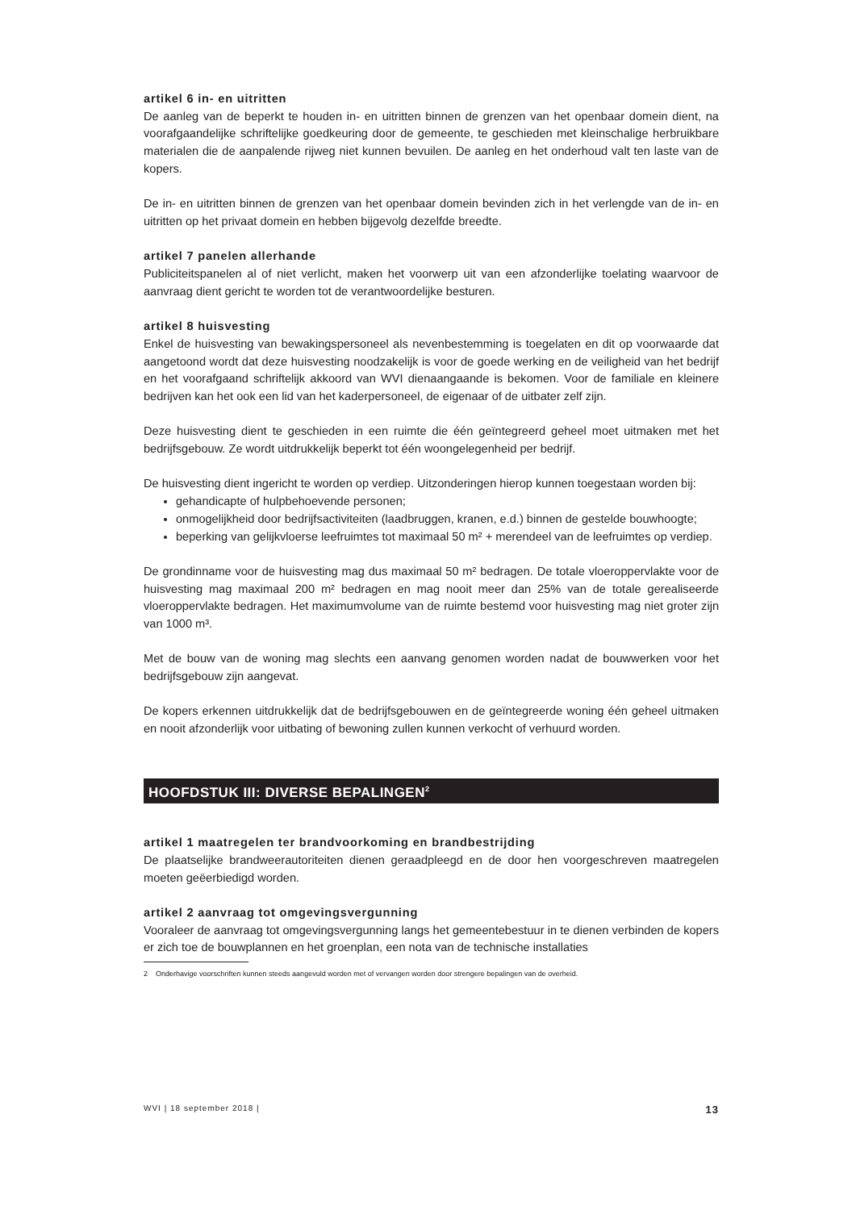artikel 6 in- en uitritten
De aanleg van de beperkt te houden in- en uitritten binnen de grenzen van het openbaar domein dient, na voorafgaandelijke schriftelijke goedkeuring door de gemeente, te geschieden met klein­schalige herbruikbare materialen die de aanpalende rijweg niet kunnen bevuilen. De aanleg en het onderhoud valt ten laste van de kopers.
De in- en uitritten binnen de grenzen van het openbaar domein bevinden zich in het verlengde van de in- en uitritten op het privaat domein en hebben bijgevolg dezelfde breedte.
artikel 7 panelen allerhande
Publiciteitspanelen al of niet verlicht, maken het voorwerp uit van een afzonderlijke toelating waar­voor de aanvraag dient gericht te worden tot de verantwoordelijke besturen.
artikel 8 huisvesting
Enkel de huisvesting van bewakingspersoneel als nevenbestemming is toegelaten en dit op voor­waarde dat aangetoond wordt dat deze huisvesting noodzakelijk is voor de goede werking en de vei­ligheid van het bedrijf en het voorafgaand schriftelijk akkoord van WVI dienaangaande is bekomen. Voor de familiale en kleinere bedrijven kan het ook een lid van het kaderpersoneel, de eigenaar of de uitbater zelf zijn.
Deze huisvesting dient te geschieden in een ruimte die één geïntegreerd geheel moet uitmaken met het bedrijfsgebouw. Ze wordt uitdrukkelijk beperkt tot één woongelegenheid per bedrijf.
De huisvesting dient ingericht te worden op verdiep. Uitzonderingen hierop kunnen toegestaan wor­den bij:
gehandicapte of hulpbehoevende personen;
onmogelijkheid door bedrijfsactiviteiten (laadbruggen, kranen, e.d.) binnen de gestelde bouwhoogte;
beperking van gelijkvloerse leefruimtes tot maximaal 50 m² + merendeel van de leefruimtes op verdiep.
De grondinname voor de huisvesting mag dus maximaal 50 m² bedragen. De totale vloeroppervlakte voor de huisvesting mag maximaal 200 m² bedragen en mag nooit meer dan 25% van de totale gere­aliseerde vloeroppervlakte bedragen. Het maximumvolume van de ruimte bestemd voor huisvesting mag niet groter zijn van 1000 m³.
Met de bouw van de woning mag slechts een aanvang genomen worden nadat de bouwwerken voor het bedrijfsgebouw zijn aangevat.
De kopers erkennen uitdrukkelijk dat de bedrijfsgebouwen en de geïntegreerde woning één geheel uitmaken en nooit afzonderlijk voor uitbating of bewoning zullen kunnen verkocht of verhuurd worden.
HOOFDSTUK III: DIVERSE BEPALINGEN<sup>2</sup>
artikel 1 maatregelen ter brandvoorkoming en brandbestrijding
De plaatselijke brandweerautoriteiten dienen geraadpleegd en de door hen voorgeschreven maatre­gelen moeten geëerbiedigd worden.
artikel 2 aanvraag tot omgevingsvergunning
Vooraleer de aanvraag tot omgevingsvergunning langs het gemeentebestuur in te dienen verbinden de kopers er zich toe de bouwplannen en het groenplan, een nota van de technische installaties
2 Onderhavige voorschriften kunnen steeds aangevuld worden met of vervangen worden door strengere bepalingen van de overheid.
WVI | 18 september 2018 | 13